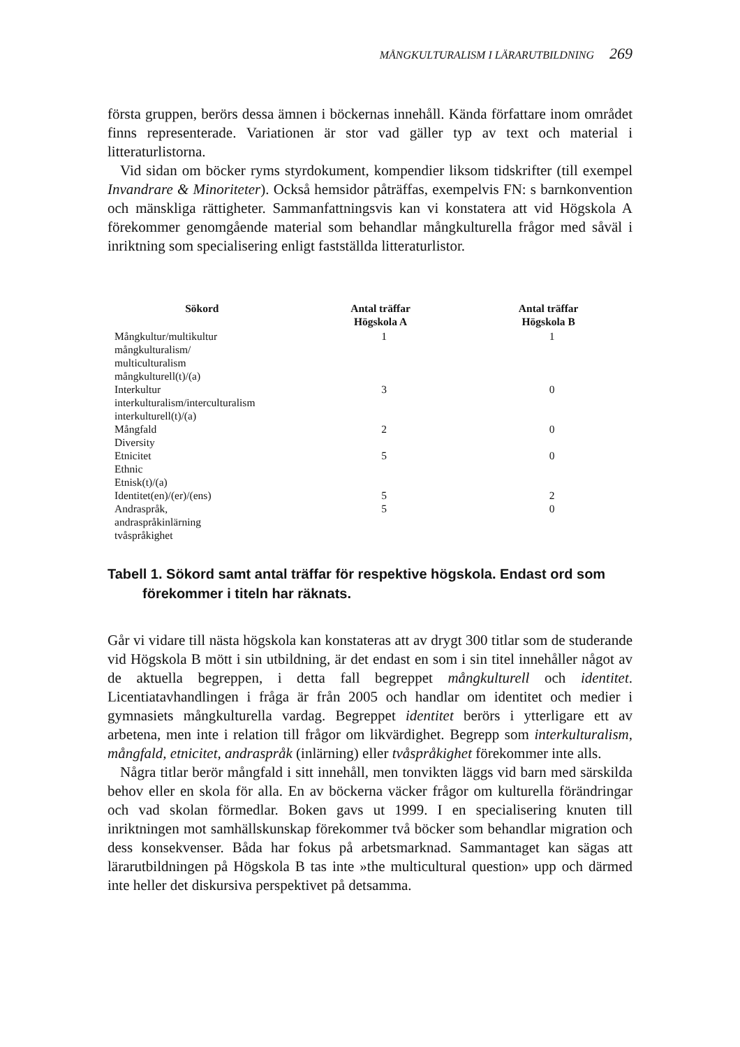MÅNGKULTURALISM I LÄRARUTBILDNING 269
första gruppen, berörs dessa ämnen i böckernas innehåll. Kända författare inom området finns representerade. Variationen är stor vad gäller typ av text och material i litteraturlistorna.
Vid sidan om böcker ryms styrdokument, kompendier liksom tidskrifter (till exempel Invandrare & Minoriteter). Också hemsidor påträffas, exempelvis FN: s barnkonvention och mänskliga rättigheter. Sammanfattningsvis kan vi konstatera att vid Högskola A förekommer genomgående material som behandlar mångkulturella frågor med såväl i inriktning som specialisering enligt fastställda litteraturlistor.
| Sökord | Antal träffar Högskola A | Antal träffar Högskola B |
| --- | --- | --- |
| Mångkultur/multikultur mångkulturalism/ multiculturalism mångkulturell(t)/(a) | 1 | 1 |
| Interkultur interkulturalism/interculturalism interkulturell(t)/(a) | 3 | 0 |
| Mångfald Diversity | 2 | 0 |
| Etnicitet Ethnic Etnisk(t)/(a) | 5 | 0 |
| Identitet(en)/(er)/(ens) | 5 | 2 |
| Andraspråk, andraspråkinlärning tvåspråkighet | 5 | 0 |
Tabell 1. Sökord samt antal träffar för respektive högskola. Endast ord som förekommer i titeln har räknats.
Går vi vidare till nästa högskola kan konstateras att av drygt 300 titlar som de studerande vid Högskola B mött i sin utbildning, är det endast en som i sin titel innehåller något av de aktuella begreppen, i detta fall begreppet mångkulturell och identitet. Licentiatavhandlingen i fråga är från 2005 och handlar om identitet och medier i gymnasiets mångkulturella vardag. Begreppet identitet berörs i ytterligare ett av arbetena, men inte i relation till frågor om likvärdighet. Begrepp som interkulturalism, mångfald, etnicitet, andraspråk (inlärning) eller tvåspråkighet förekommer inte alls.
Några titlar berör mångfald i sitt innehåll, men tonvikten läggs vid barn med särskilda behov eller en skola för alla. En av böckerna väcker frågor om kulturella förändringar och vad skolan förmedlar. Boken gavs ut 1999. I en specialisering knuten till inriktningen mot samhällskunskap förekommer två böcker som behandlar migration och dess konsekvenser. Båda har fokus på arbetsmarknad. Sammantaget kan sägas att lärarutbildningen på Högskola B tas inte »the multicultural question» upp och därmed inte heller det diskursiva perspektivet på detsamma.